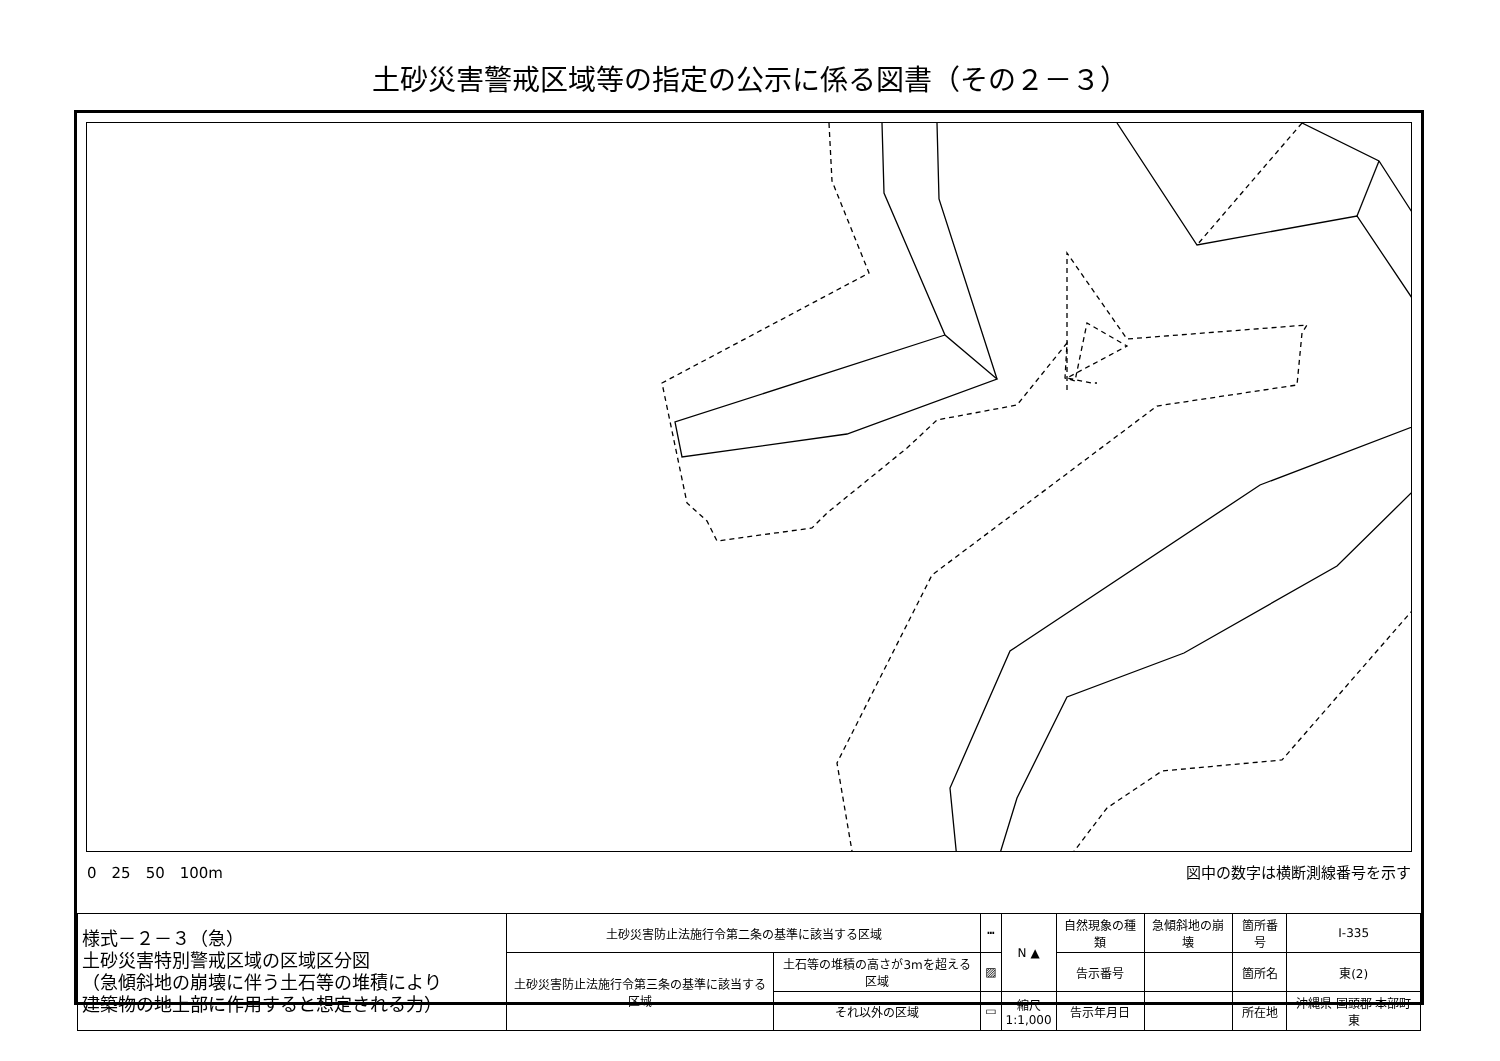土砂災害警戒区域等の指定の公示に係る図書（その２－３）
0　25　50　100m 図中の数字は横断測線番号を示す
| 様式－２－３（急） 土砂災害特別警戒区域の区域区分図 （急傾斜地の崩壊に伴う土石等の堆積により 建築物の地上部に作用すると想定される力） | 土砂災害防止法施行令第二条の基準に該当する区域 | | ┅ | N ▲ | 自然現象の種類 | 急傾斜地の崩壊 | 箇所番号 | Ⅰ-335 |
| | 土砂災害防止法施行令第三条の基準に該当する区域 | 土石等の堆積の高さが3mを超える区域 | ▨ | | 告示番号 | | 箇所名 | 東(2) |
| | | それ以外の区域 | ▭ | 縮尺 1:1,000 | 告示年月日 | | 所在地 | 沖縄県 国頭郡 本部町 東 |